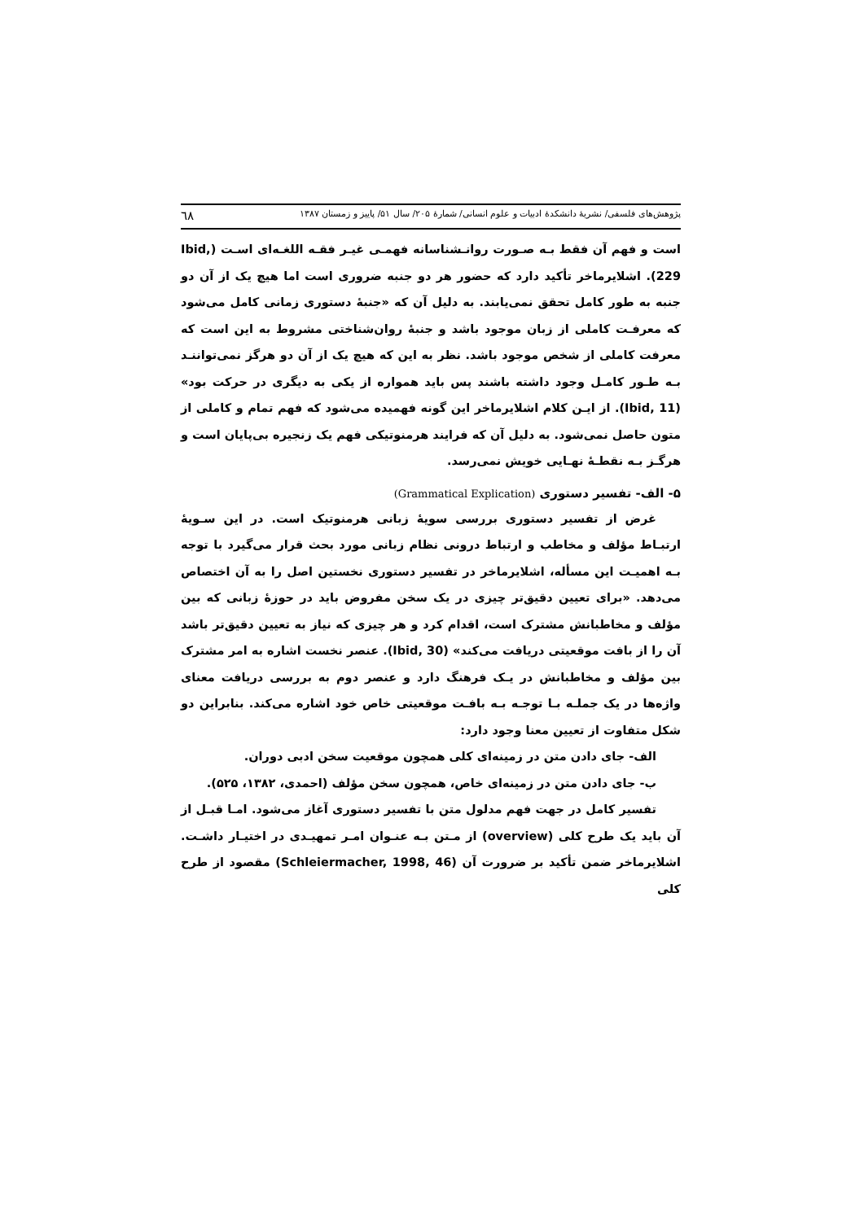پژوهش‌های فلسفی/ نشریهٔ دانشکدهٔ ادبیات و علوم انسانی/ شمارهٔ ۲۰۵/ سال ۵۱/ پاییز و زمستان ۱۳۸۷ ٦٨
است و فهم آن فقط بـه صـورت روانـشناسانه فهمـی غیـر فقـه اللغـه‌ای اسـت (Ibid, 229). اشلایرماخر تأکید دارد که حضور هر دو جنبه ضروری است اما هیچ یک از آن دو جنبه به طور کامل تحقق نمی‌یابند. به دلیل آن که «جنبهٔ دستوری زمانی کامل می‌شود که معرفـت کاملی از زبان موجود باشد و جنبهٔ روان‌شناختی مشروط به این است که معرفت کاملی از شخص موجود باشد. نظر به این که هیچ یک از آن دو هرگز نمی‌تواننـد بـه طـور کامـل وجود داشته باشند پس باید همواره از یکی به دیگری در حرکت بود» (Ibid, 11). از ایـن کلام اشلایرماخر این گونه فهمیده می‌شود که فهم تمام و کاملی از متون حاصل نمی‌شود. به دلیل آن که فرایند هرمنوتیکی فهم یک زنجیره بی‌پایان است و هرگـز بـه نقطـهٔ نهـایی خویش نمی‌رسد.
۵- الف- تفسیر دستوری (Grammatical Explication)
غرض از تفسیر دستوری بررسی سویهٔ زبانی هرمنوتیک است. در این سـویهٔ ارتبـاط مؤلف و مخاطب و ارتباط درونی نظام زبانی مورد بحث قرار می‌گیرد با توجه بـه اهمیـت این مسأله، اشلایرماخر در تفسیر دستوری نخستین اصل را به آن اختصاص می‌دهد. «برای تعیین دقیق‌تر چیزی در یک سخن مفروض باید در حوزهٔ زبانی که بین مؤلف و مخاطبانش مشترک است، اقدام کرد و هر چیزی که نیاز به تعیین دقیق‌تر باشد آن را از بافت موقعیتی دریافت می‌کند» (Ibid, 30). عنصر نخست اشاره به امر مشترک بین مؤلف و مخاطبانش در یـک فرهنگ دارد و عنصر دوم به بررسی دریافت معنای واژه‌ها در یک جملـه بـا توجـه بـه بافـت موقعیتی خاص خود اشاره می‌کند. بنابراین دو شکل متفاوت از تعیین معنا وجود دارد:
الف- جای دادن متن در زمینه‌ای کلی همچون موقعیت سخن ادبی دوران.
ب- جای دادن متن در زمینه‌ای خاص، همچون سخن مؤلف (احمدی، ۱۳۸۲، ۵۲۵).
تفسیر کامل در جهت فهم مدلول متن با تفسیر دستوری آغاز می‌شود. امـا قبـل از آن باید یک طرح کلی (overview) از مـتن بـه عنـوان امـر تمهیـدی در اختیـار داشـت. اشلایرماخر ضمن تأکید بر ضرورت آن (Schleiermacher, 1998, 46) مقصود از طرح کلی